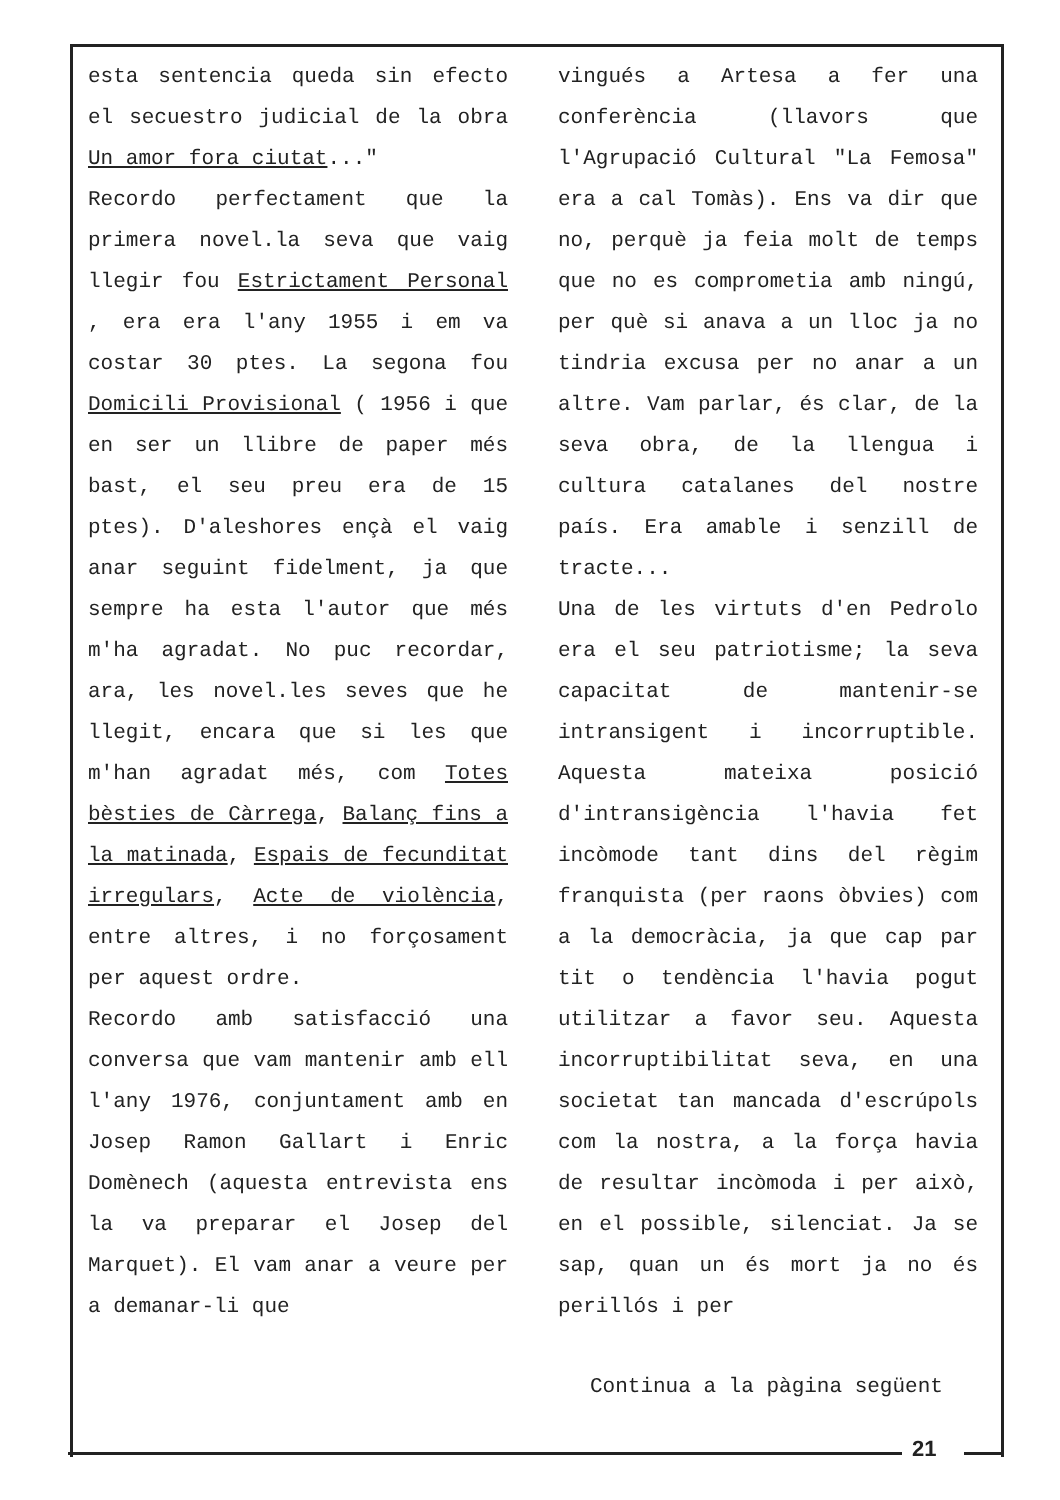esta sentencia queda sin efecto el secuestro judicial de la obra Un amor fora ciutat..."
Recordo perfectament que la primera novel.la seva que vaig llegir fou Estrictament Personal , era era l'any 1955 i em va costar 30 ptes. La segona fou Domicili Provisional ( 1956 i que en ser un llibre de paper més bast, el seu preu era de 15 ptes). D'aleshores ençà el vaig anar seguint fidelment, ja que sempre ha esta l'autor que més m'ha agradat. No puc recordar, ara, les novel.les seves que he llegit, encara que si les que m'han agradat més, com Totes bèsties de Càrrega, Balanç fins a la matinada, Espais de fecunditat irregulars, Acte de violència, entre altres, i no forçosament per aquest ordre.
Recordo amb satisfacció una conversa que vam mantenir amb ell l'any 1976, conjuntament amb en Josep Ramon Gallart i Enric Domènech (aquesta entrevista ens la va preparar el Josep del Marquet). El vam anar a veure per a demanar-li que
vingués a Artesa a fer una conferència (llavors que l'Agrupació Cultural "La Femosa" era a cal Tomàs). Ens va dir que no, perquè ja feia molt de temps que no es comprometia amb ningú, per què si anava a un lloc ja no tindria excusa per no anar a un altre. Vam parlar, és clar, de la seva obra, de la llengua i cultura catalanes del nostre país. Era amable i senzill de tracte...
Una de les virtuts d'en Pedrolo era el seu patriotisme; la seva capacitat de mantenir-se intransigent i incorruptible. Aquesta mateixa posició d'intransigència l'havia fet incòmode tant dins del règim franquista (per raons òbvies) com a la democràcia, ja que cap par tit o tendència l'havia pogut utilitzar a favor seu. Aquesta incorruptibilitat seva, en una societat tan mancada d'escrúpols com la nostra, a la força havia de resultar incòmoda i per això, en el possible, silenciat. Ja se sap, quan un és mort ja no és perillós i per
Continua a la pàgina següent
21